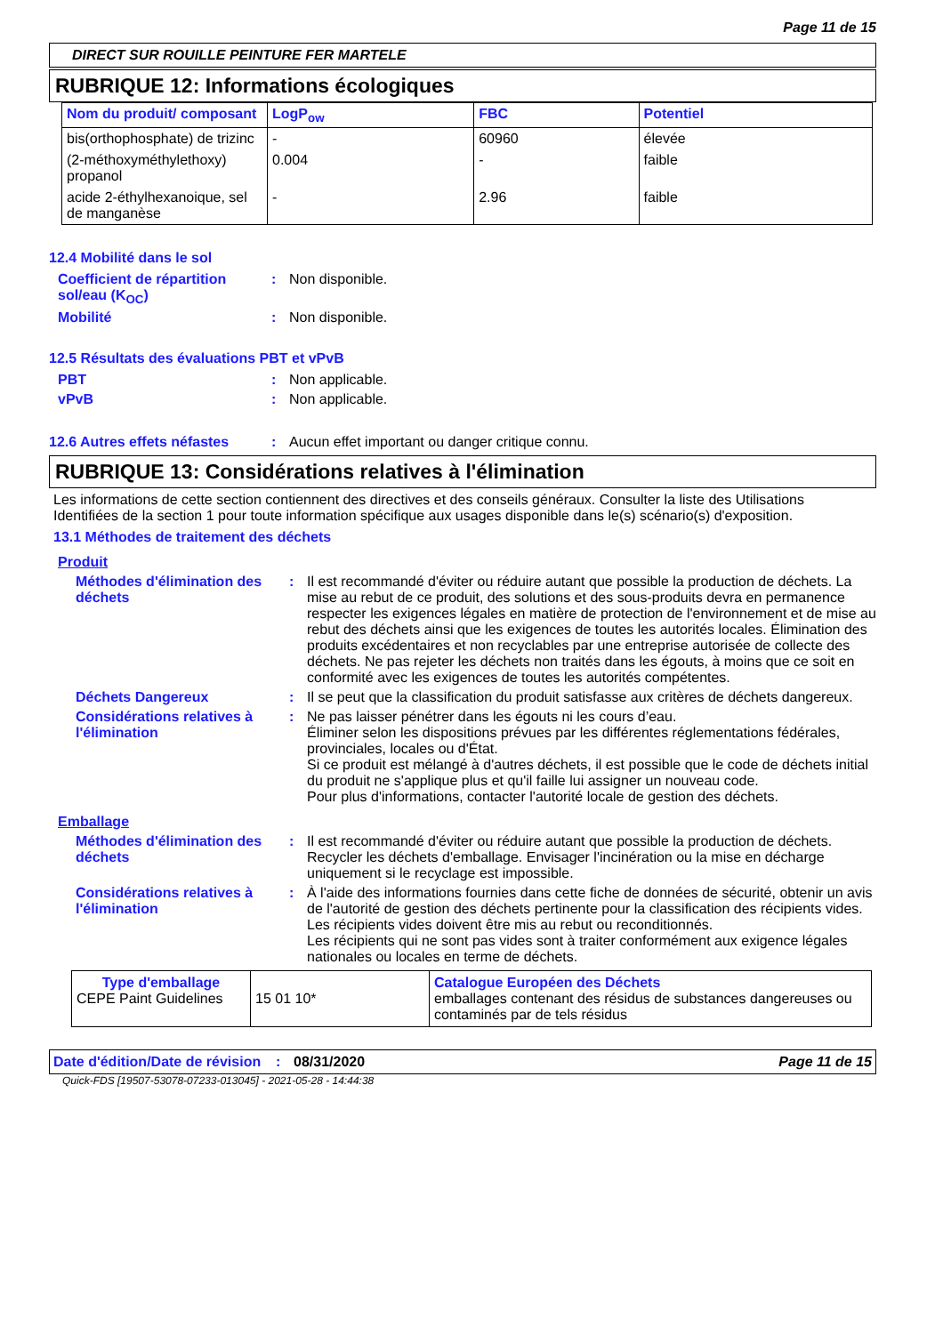Page 11 de 15
DIRECT SUR ROUILLE PEINTURE FER MARTELE
RUBRIQUE 12: Informations écologiques
| Nom du produit/ composant | LogP<sub>ow</sub> | FBC | Potentiel |
| --- | --- | --- | --- |
| bis(orthophosphate) de trizinc | - | 60960 | élevée |
| (2-méthoxyméthylethoxy) propanol | 0.004 | - | faible |
| acide 2-éthylhexanoique, sel de manganèse | - | 2.96 | faible |
12.4 Mobilité dans le sol
Coefficient de répartition sol/eau (K<sub>OC</sub>)
: Non disponible.
Mobilité : Non disponible.
12.5 Résultats des évaluations PBT et vPvB
PBT : Non applicable.
vPvB : Non applicable.
12.6 Autres effets néfastes
: Aucun effet important ou danger critique connu.
RUBRIQUE 13: Considérations relatives à l'élimination
Les informations de cette section contiennent des directives et des conseils généraux. Consulter la liste des Utilisations Identifiées de la section 1 pour toute information spécifique aux usages disponible dans le(s) scénario(s) d'exposition.
13.1 Méthodes de traitement des déchets
Produit
Méthodes d'élimination des déchets
: Il est recommandé d'éviter ou réduire autant que possible la production de déchets. La mise au rebut de ce produit, des solutions et des sous-produits devra en permanence respecter les exigences légales en matière de protection de l'environnement et de mise au rebut des déchets ainsi que les exigences de toutes les autorités locales. Élimination des produits excédentaires et non recyclables par une entreprise autorisée de collecte des déchets. Ne pas rejeter les déchets non traités dans les égouts, à moins que ce soit en conformité avec les exigences de toutes les autorités compétentes.
Déchets Dangereux : Il se peut que la classification du produit satisfasse aux critères de déchets dangereux.
Considérations relatives à l'élimination
: Ne pas laisser pénétrer dans les égouts ni les cours d’eau.
Éliminer selon les dispositions prévues par les différentes réglementations fédérales, provinciales, locales ou d'État.
Si ce produit est mélangé à d'autres déchets, il est possible que le code de déchets initial du produit ne s'applique plus et qu'il faille lui assigner un nouveau code.
Pour plus d'informations, contacter l'autorité locale de gestion des déchets.
Emballage
Méthodes d'élimination des déchets
: Il est recommandé d'éviter ou réduire autant que possible la production de déchets. Recycler les déchets d'emballage. Envisager l'incinération ou la mise en décharge uniquement si le recyclage est impossible.
Considérations relatives à l'élimination
: À l'aide des informations fournies dans cette fiche de données de sécurité, obtenir un avis de l'autorité de gestion des déchets pertinente pour la classification des récipients vides.
Les récipients vides doivent être mis au rebut ou reconditionnés.
Les récipients qui ne sont pas vides sont à traiter conformément aux exigence légales nationales ou locales en terme de déchets.
| Type d'emballage CEPE Paint Guidelines | 15 01 10* | Catalogue Européen des Déchets emballages contenant des résidus de substances dangereuses ou contaminés par de tels résidus |
Date d'édition/Date de révision
: 08/31/2020 Page 11 de 15
Quick-FDS [19507-53078-07233-013045] - 2021-05-28 - 14:44:38